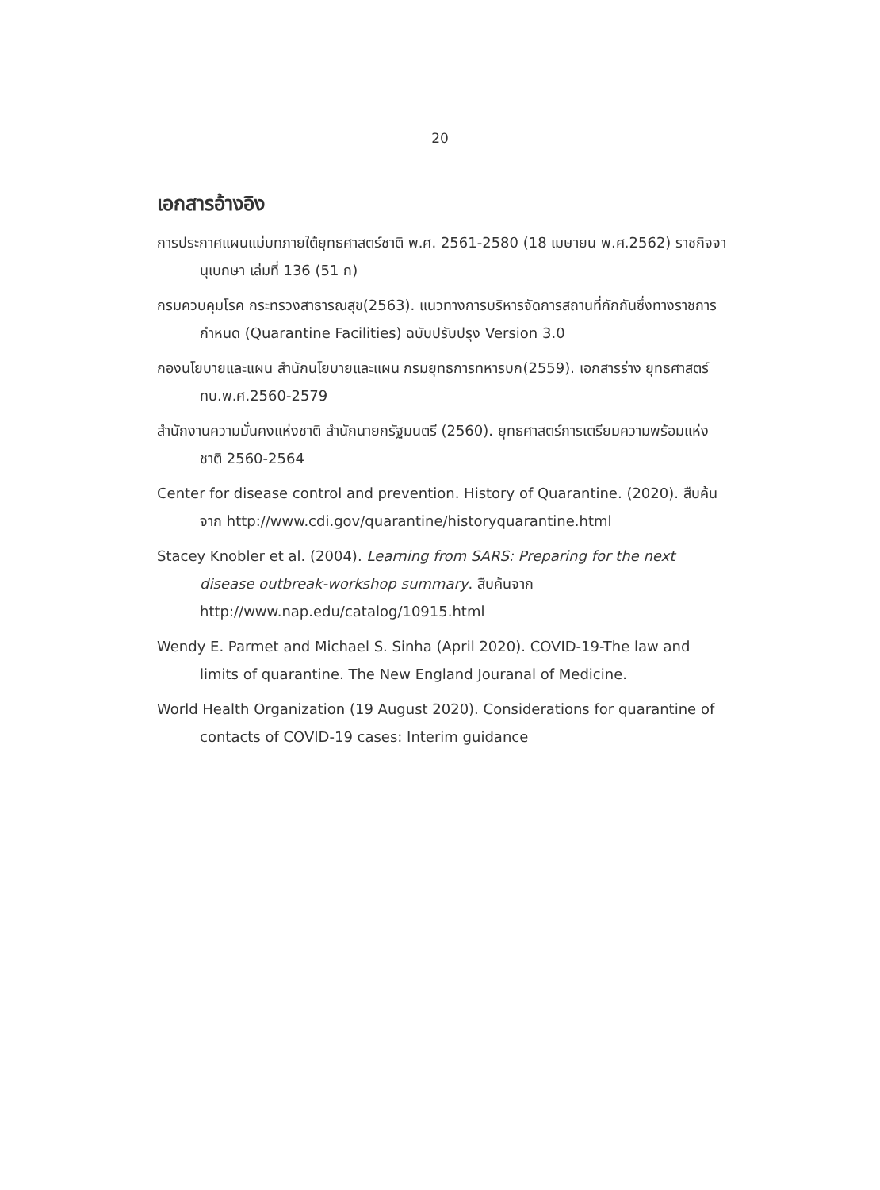20
เอกสารอ้างอิง
การประกาศแผนแม่บทภายใต้ยุทธศาสตร์ชาติ พ.ศ. 2561-2580 (18 เมษายน พ.ศ.2562) ราชกิจจานุเบกษา เล่มที่ 136 (51 ก)
กรมควบคุมโรค กระทรวงสาธารณสุข(2563). แนวทางการบริหารจัดการสถานที่กักกันซึ่งทางราชการกำหนด (Quarantine Facilities) ฉบับปรับปรุง Version 3.0
กองนโยบายและแผน สำนักนโยบายและแผน กรมยุทธการทหารบก(2559). เอกสารร่าง ยุทธศาสตร์ ทบ.พ.ศ.2560-2579
สำนักงานความมั่นคงแห่งชาติ สำนักนายกรัฐมนตรี (2560). ยุทธศาสตร์การเตรียมความพร้อมแห่งชาติ 2560-2564
Center for disease control and prevention. History of Quarantine. (2020). สืบค้นจาก http://www.cdi.gov/quarantine/historyquarantine.html
Stacey Knobler et al. (2004). Learning from SARS: Preparing for the next disease outbreak-workshop summary. สืบค้นจาก http://www.nap.edu/catalog/10915.html
Wendy E. Parmet and Michael S. Sinha (April 2020). COVID-19-The law and limits of quarantine. The New England Jouranal of Medicine.
World Health Organization (19 August 2020). Considerations for quarantine of contacts of COVID-19 cases: Interim guidance